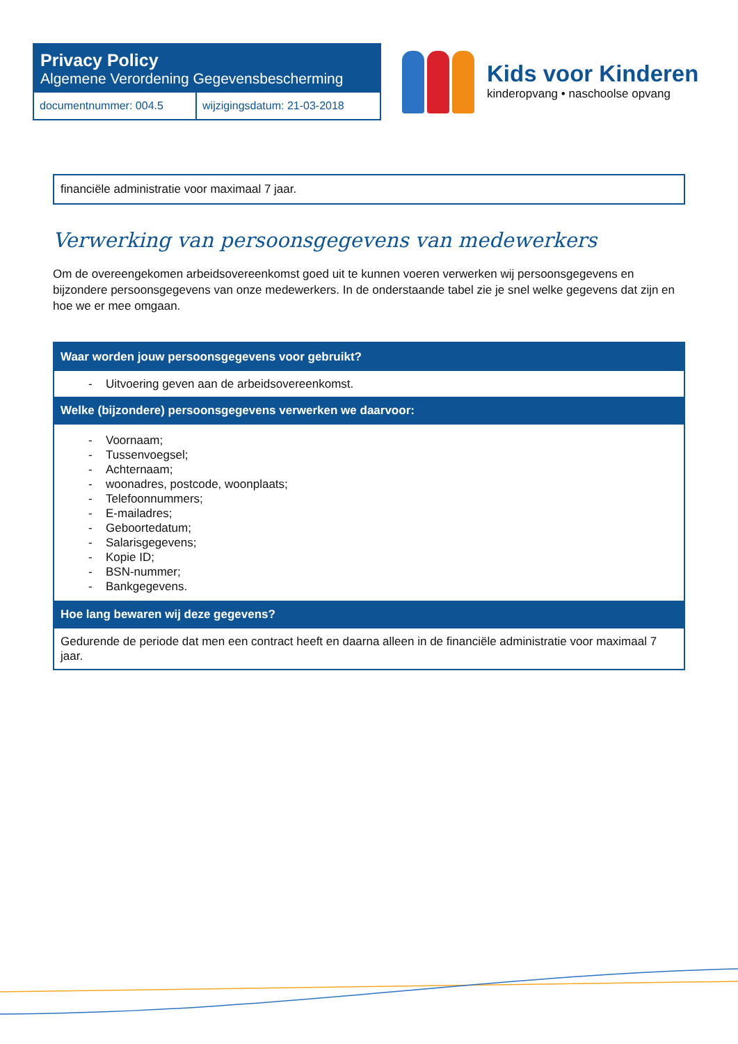Privacy Policy
Algemene Verordening Gegevensbescherming
| documentnummer: 004.5 | wijzigingsdatum: 21-03-2018 |
Kids voor Kinderen
kinderopvang • naschoolse opvang
financiële administratie voor maximaal 7 jaar.
Verwerking van persoonsgegevens van medewerkers
Om de overeengekomen arbeidsovereenkomst goed uit te kunnen voeren verwerken wij persoonsgegevens en bijzondere persoonsgegevens van onze medewerkers. In de onderstaande tabel zie je snel welke gegevens dat zijn en hoe we er mee omgaan.
| Waar worden jouw persoonsgegevens voor gebruikt? |
| --- |
| - Uitvoering geven aan de arbeidsovereenkomst. |
| Welke (bijzondere) persoonsgegevens verwerken we daarvoor: |
| - Voornaam; - Tussenvoegsel; - Achternaam; - woonadres, postcode, woonplaats; - Telefoonnummers; - E-mailadres; - Geboortedatum; - Salarisgegevens; - Kopie ID; - BSN-nummer; - Bankgegevens. |
| Hoe lang bewaren wij deze gegevens? |
| Gedurende de periode dat men een contract heeft en daarna alleen in de financiële administratie voor maximaal 7 jaar. |